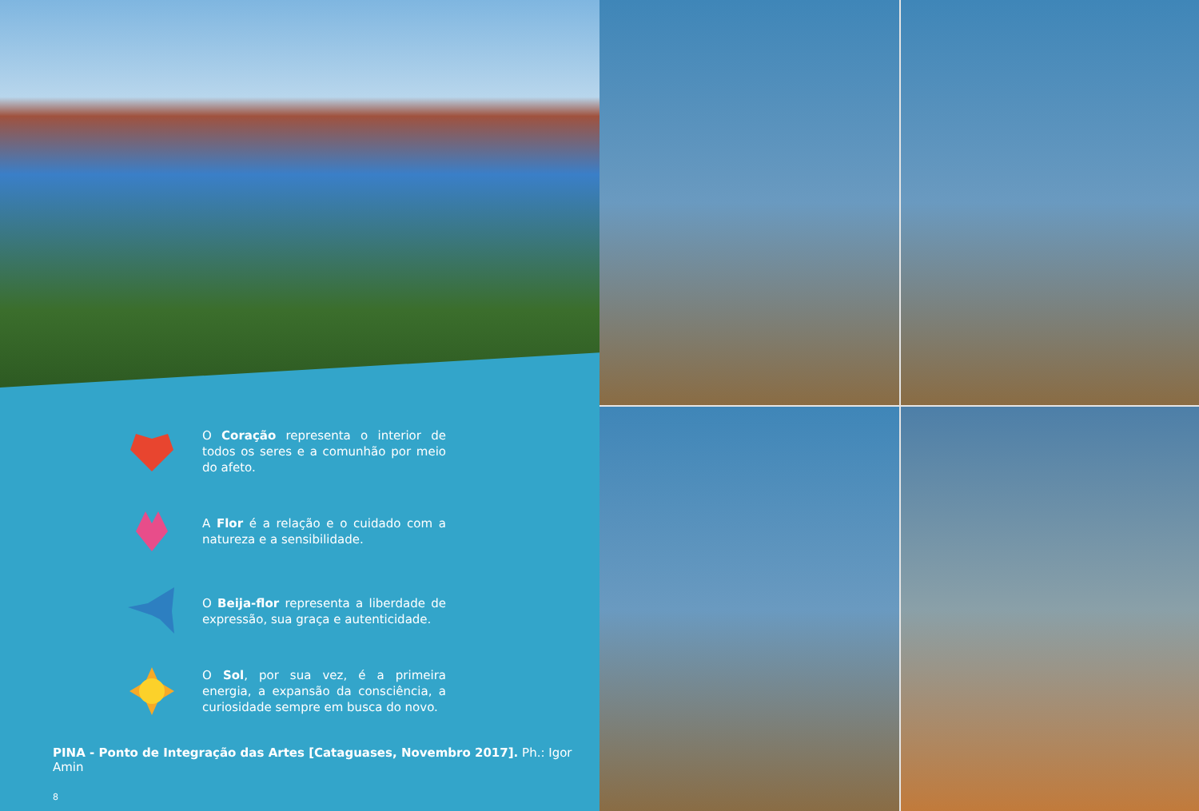O Coração representa o interior de todos os seres e a comunhão por meio do afeto.
A Flor é a relação e o cuidado com a natureza e a sensibilidade.
O Beija-flor representa a liberdade de expressão, sua graça e autenticidade.
O Sol, por sua vez, é a primeira energia, a expansão da consciência, a curiosidade sempre em busca do novo.
PINA - Ponto de Integração das Artes [Cataguases, Novembro 2017]. Ph.: Igor Amin
8